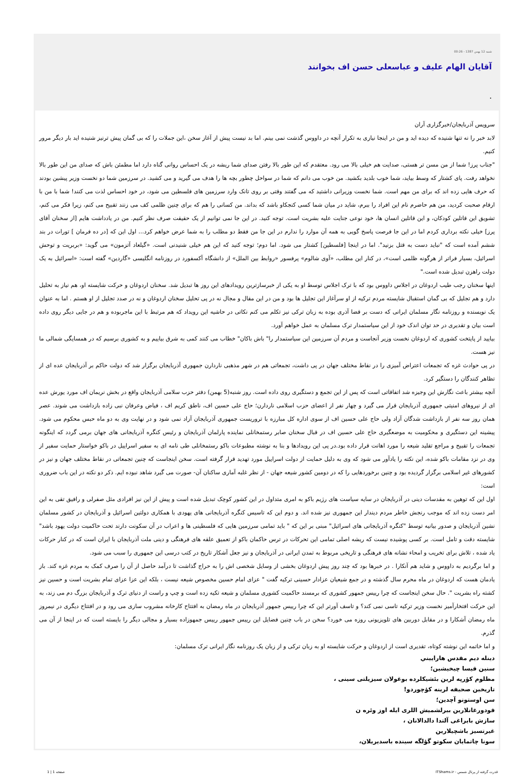شنبه 12 بهمن 1387 - 00:26
آقایان الهام علیف و عباسعلی حسن اف بخوانند
.
سرویس آذربایجان/خبرگزاری آران
لابد خبر را نه تنها شنیده که دیده اید و من در اینجا نیازی به تکرار آنچه در داووس گذشت نمی بینم. اما بد نیست پیش از آغاز سخن ،این جملات را که بی گمان پیش ترنیز شنیده اید بار دیگر مرور کنیم.
"جناب پرز! شما از من مسن تر هستی، صدایت هم خیلی بالا می رود. معتقدم که این طور بالا رفتن صدای شما ریشه در یک احساس روانی گناه دارد اما مطمئن باش که صدای من این طور بالا نخواهد رفت. پای کشتار که وسط بیاید، شما خوب بلدید بکشید. من خوب می دانم که شما در سواحل چطور بچه ها را هدف می گیرید و می کشید. در سرزمین شما دو نخست وزیر پیشین بودند که حرف هایی زده اند که برای من مهم است. شما نخست وزیرانی داشتید که می گفتند وقتی بر روی تانک وارد سرزمین های فلسطین می شود، در خود احساس لذت می کنند! شما با من با ارقام صحبت کردید، من هم حاضرم نام این افراد را ببرم، شاید در میان شما کسی کنجکاو باشد که بداند. من کسانی را هم که برای چنین ظلمی کف می زنند تقبیح می کنم، زیرا فکر می کنم، تشویق این قاتلین کودکان، و این قاتلین انسان ها، خود نوعی جنایت علیه بشریت است. توجه کنید. در این جا نمی توانیم از یک حقیقت صرف نظر کنیم. من در یادداشت هایم [از سخنان آقای پرز] خیلی نکته برداری کردم اما در این جا فرصت پاسخ گویی به همه آن موارد را ندارم در این جا من فقط دو مطلب را به شما عرض خواهم کرد... اول این که [در ده فرمان ] تورات در بند ششم آمده است که "نباید دست به قتل بزنید". اما در اینجا [فلسطین] کشتار می شود. اما دوم؛ توجه کنید که این هم خیلی شنیدنی است. «گیلعاد آتزمون» می گوید: «بربریت و توحش اسرائیل، بسیار فراتر از هرگونه ظلمی است»، در کنار این مطلب، «آوی شالوم» پرفسور «روابط بین الملل» از دانشگاه آکسفورد در روزنامه انگلیسی «گاردین» گفته است: «اسرائیل به یک دولت راهزن تبدیل شده است."
اینها سخنان رجب طیب اردوغان در اجلاس داووس بود که با ترک اجلاس توسط او به یکی از خبرسازترین رویدادهای این روز ها تبدیل شد. سخنان اردوغان و حرکت شایسته او، هم نیاز به تحلیل دارد و هم تجلیل که بی گمان استقبال شایسته مردم ترکیه از او سرآغاز این تجلیل ها بود و من در این مقال و مجال نه در پی تحلیل سخنان اردوغان و نه در صدد تجلیل از او هستم . اما به عنوان یک نویسنده و روزنامه نگار مسلمان ایرانی که دست بر قضا آذری بوده به زبان ترکی نیز تکلم می کنم نکاتی در حاشیه این رویداد که هم مرتبط با این ماجربوده و هم در جایی دیگر روی داده است بیان و تقدیری در حد توان اندک خود از این سیاستمدار ترک مسلمان به عمل خواهم آورد.
بیایید از پایتخت کشوری که اردوغان نخست وزیر آنجاست و مردم آن سرزمین این سیاستمدار را" باش باکان" خطاب می کنند کمی به شرق بیاییم و به کشوری برسیم که در همسایگی شمالی ما نیز هست.
در پی حوادث غزه که تجمعات اعتراض آمیزی را در نقاط مختلف جهان در پی داشت، تجمعاتی هم در شهر مذهبی ناردارن جمهوری آذربایجان برگزار شد که دولت حاکم بر آذربایجان عده ای از تظاهر کنندگان را دستگیر کرد.
آنچه بیشتر باعث نگارش این وجیزه شد اتفاقاتی است که پس از این تجمع و دستگیری روی داده است. روز شنبه(5 بهمن) دفتر حزب سلامی آذربایجان واقع در بخش نریمان اف مورد یورش عده ای از نیروهای امنیتی جمهوری آذربایجان قرار می گیرد و چهار نفر از اعضای حزب اسلامی ناردارن؛ حاج علی حسین اف، ناطق کریم اف ، فیاض وعرفان نبی زاده بازداشت می شوند. عصر همان روز سه نفر از بازداشت شدگان آزاد ولی حاج علی حسین اف از سوی اداره کل مبارزه با تروریست جمهوری آذربایجان آزاد نمی شود و در نهایت وی به دو ماه حبس محکوم می شود. پیشینه این دستگیری و محکومیت به موضعگیری حاج علی حسین اف در قبال سخنان صابر رستمخانلی نماینده پارلمان آذربایجان و رئیس کنگره آذربایجانی های جهان برمی گردد که اینگونه تجمعات را تقبیح و مراجع تقلید شیعه را مورد اهانت قرار داده بود.در پی این رویدادها و بنا به نوشته مطبوعات باکو رستمخانلی طی نامه ای به سفیر اسراییل در باکو خواستار حمایت سفیر از وی در نزد مقامات باکو شده، این نکته را یادآور می شود که وی به دلیل حمایت از دولت اسراییل مورد تهدید قرار گرفته است. سخن اینجاست که چنین تجمعاتی در نقاط مختلف جهان و نیز در کشورهای غیر اسلامی برگزار گردیده بود و چنین برخوردهایی را که در دومین کشور شیعه جهان - از نظر غلبه آماری ساکنان آن- صورت می گیرد شاهد نبوده ایم. ذکر دو نکته در این باب ضروری است:
اول این که توهین به مقدسات دینی در آذربایجان در سایه سیاست های رژیم باکو به امری متداول در این کشور کوچک تبدیل شده است و پیش از این نیز افرادی مثل صفرلی و رافیق تقی به این امر دست زده اند که موجب رنجش خاطر مردم دیندار این جمهوری نیز شده اند. و دوم این که تاسیس کنگره آذربایجانی های یهودی با همکاری دولتین اسرائیل و آذربایجان در کشور مسلمان نشین آذربایجان و صدور بیانیه توسط "کنگره آذربایجانی های اسرائیل" مبنی بر این که " باید تمامی سرزمین هایی که فلسطینی ها و اعراب در آن سکونت دارند تحت حاکمیت دولت یهود باشد" شایسته دقت و تامل است. بر کسی پوشیده نیست که ریشه اصلی تمامی این تحرکات در ترس حاکمان باکو از تعمیق علقه های فرهنگی و دینی ملت آذربایجان با ایران است که در کنار حرکات یاد شده ، تلاش برای تخریب و امحاء نشانه های فرهنگی و تاریخی مربوط به تمدن ایرانی در آذربایجان و نیز جعل آشکار تاریخ در کتب درسی این جمهوری را سبب می شود.
و اما برگردیم به داووس و شاید هم آنکارا . در خبرها بود که چند روز پیش اردوغان بخشی از وسایل شخصی اش را به حراج گذاشت تا درآمد حاصل از آن را صرف کمک به مردم غزه کند. باز یادمان هست که اردوغان در ماه محرم سال گذشته و در جمع شیعیان عزادار حسینی ترکیه گفت " عزای امام حسین مخصوص شیعه نیست ، بلکه این عزا عزای تمام بشریت است و حسین نیز کشته راه بشریت ". حال سخن اینجاست که چرا رییس جمهور کشوری که برمسند حاکمیت کشوری مسلمان و شیعه تکیه زده است و چپ و راست از دنیای ترک و آذربایجان بزرگ دم می زند، به این حرکت افتخارآمیز نخست وزیر ترکیه تاسی نمی کند؟ و تاسف آورتر این که چرا رییس جمهور آذربایجان در ماه رمضان به افتتاح کارخانه مشروب سازی می رود و در افتتاح دیگری در نیمروز ماه رمضان آشکارا و در مقابل دوربین های تلویزیونی روزه می خورد؟ سخن در باب چنین فضایل این رییس جمهور رییس جمهوزاده بسیار و مجالی دیگر را بایسته است که در اینجا از آن می گذرم.
و اما خاتمه این نوشته کوتاه، تقدیری است از اردوغان و حرکت شایسته او به زبان ترکی و از زبان یک روزنامه نگار ایرانی ترک مسلمان:
دینله دیم مقدس هاراییني
سنین قیسا چیخیشین؛
مظلوم کؤرپه لرین بئشیکلرده بوغولان سیزیلتی سینی ،
تاریخین صحیفه لرینه کؤچوردو!
سن اوستونو آچدین؛
قودورغانلارین بیرلشمیش اللری ایله اوز وئره ن
سازش بایراغی آلتدا دالدالانان ،
غیرتسیز باشچیلارین
سونا چاتمایان سکوتو گؤلگه سینده باسدیریلان،
قدرت گرفته از پرتال شمس - ITShams.ir صفحه 1 | 1